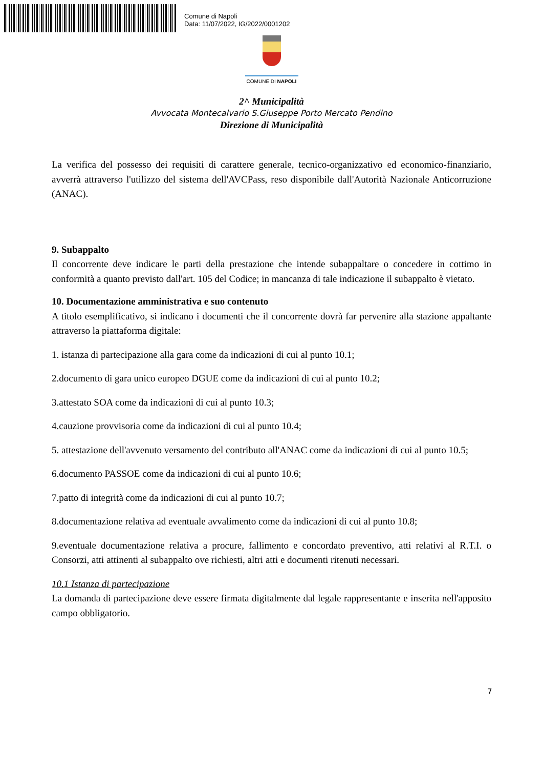Comune di Napoli
Data: 11/07/2022, IG/2022/0001202
COMUNE DI NAPOLI
2^ Municipalità
Avvocata Montecalvario S.Giuseppe Porto Mercato Pendino
Direzione di Municipalità
La verifica del possesso dei requisiti di carattere generale, tecnico-organizzativo ed economico-finanziario, avverrà attraverso l'utilizzo del sistema dell'AVCPass, reso disponibile dall'Autorità Nazionale Anticorruzione (ANAC).
9. Subappalto
Il concorrente deve indicare le parti della prestazione che intende subappaltare o concedere in cottimo in conformità a quanto previsto dall'art. 105 del Codice; in mancanza di tale indicazione il subappalto è vietato.
10. Documentazione amministrativa e suo contenuto
A titolo esemplificativo, si indicano i documenti che il concorrente dovrà far pervenire alla stazione appaltante attraverso la piattaforma digitale:
1. istanza di partecipazione alla gara come da indicazioni di cui al punto 10.1;
2.documento di gara unico europeo DGUE come da indicazioni di cui al punto 10.2;
3.attestato SOA come da indicazioni di cui al punto 10.3;
4.cauzione provvisoria come da indicazioni di cui al punto 10.4;
5. attestazione dell'avvenuto versamento del contributo all'ANAC come da indicazioni di cui al punto 10.5;
6.documento PASSOE come da indicazioni di cui al punto 10.6;
7.patto di integrità come da indicazioni di cui al punto 10.7;
8.documentazione relativa ad eventuale avvalimento come da indicazioni di cui al punto 10.8;
9.eventuale documentazione relativa a procure, fallimento e concordato preventivo, atti relativi al R.T.I. o Consorzi, atti attinenti al subappalto ove richiesti, altri atti e documenti ritenuti necessari.
10.1 Istanza di partecipazione
La domanda di partecipazione deve essere firmata digitalmente dal legale rappresentante e inserita nell'apposito campo obbligatorio.
7